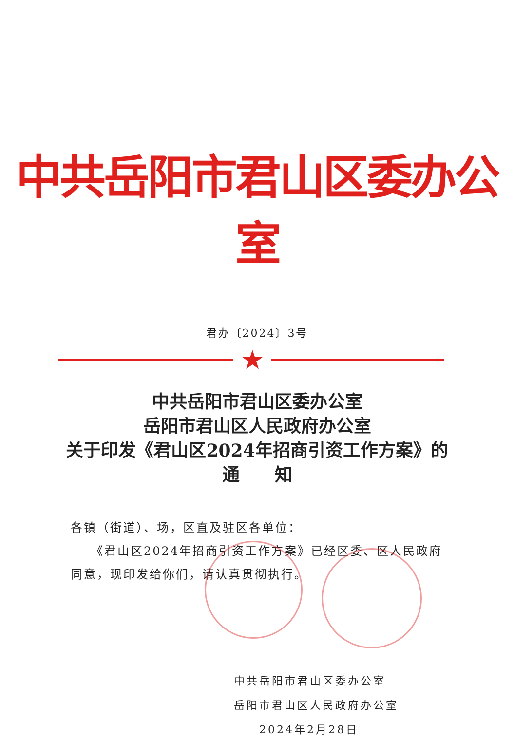中共岳阳市君山区委办公室
君办〔2024〕3号
★
中共岳阳市君山区委办公室
岳阳市君山区人民政府办公室
关于印发《君山区2024年招商引资工作方案》的
通　　知
各镇（街道）、场，区直及驻区各单位：
　　《君山区2024年招商引资工作方案》已经区委、区人民政府同意，现印发给你们，请认真贯彻执行。
中共岳阳市君山区委办公室
岳阳市君山区人民政府办公室
　　2024年2月28日